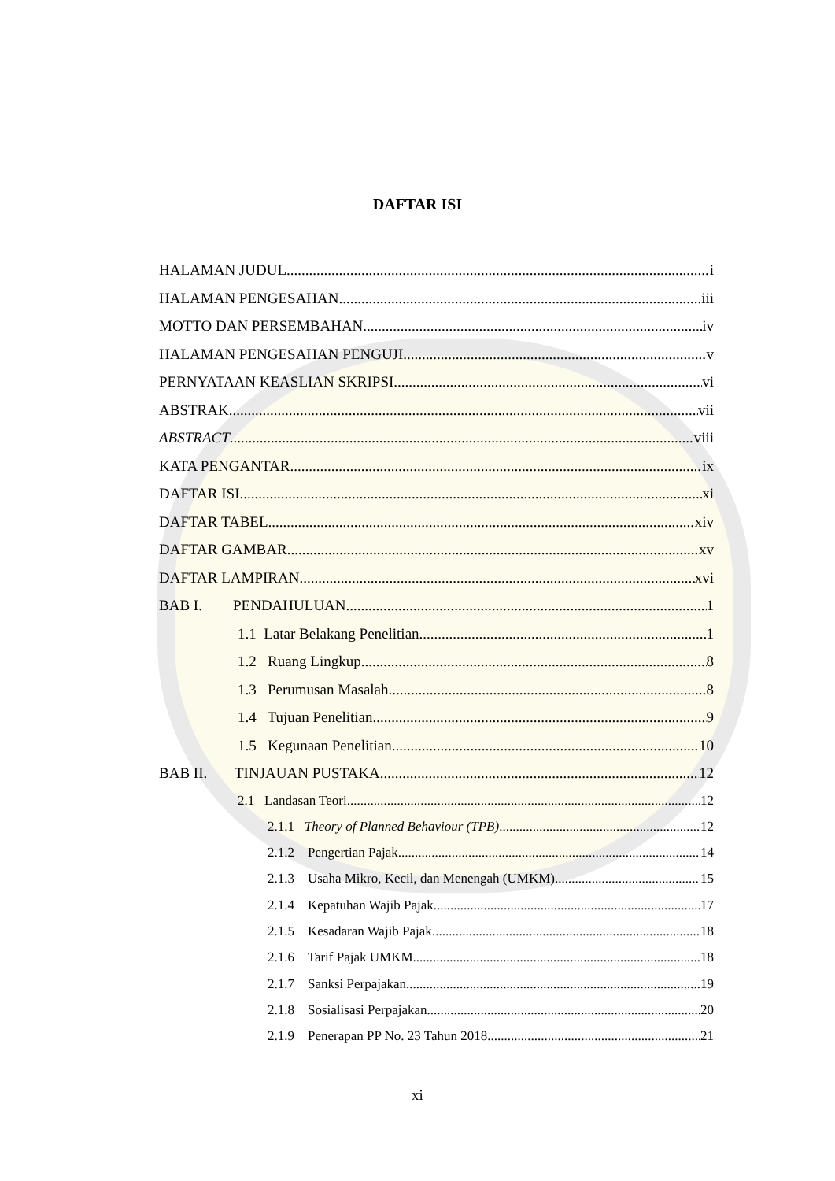DAFTAR ISI
HALAMAN JUDUL i
HALAMAN PENGESAHAN iii
MOTTO DAN PERSEMBAHAN iv
HALAMAN PENGESAHAN PENGUJI v
PERNYATAAN KEASLIAN SKRIPSI vi
ABSTRAK vii
ABSTRACT viii
KATA PENGANTAR ix
DAFTAR ISI xi
DAFTAR TABEL xiv
DAFTAR GAMBAR xv
DAFTAR LAMPIRAN xvi
BAB I. PENDAHULUAN 1
1.1 Latar Belakang Penelitian 1
1.2 Ruang Lingkup 8
1.3 Perumusan Masalah 8
1.4 Tujuan Penelitian 9
1.5 Kegunaan Penelitian 10
BAB II. TINJAUAN PUSTAKA 12
2.1 Landasan Teori 12
2.1.1 Theory of Planned Behaviour (TPB) 12
2.1.2 Pengertian Pajak 14
2.1.3 Usaha Mikro, Kecil, dan Menengah (UMKM) 15
2.1.4 Kepatuhan Wajib Pajak 17
2.1.5 Kesadaran Wajib Pajak 18
2.1.6 Tarif Pajak UMKM 18
2.1.7 Sanksi Perpajakan 19
2.1.8 Sosialisasi Perpajakan 20
2.1.9 Penerapan PP No. 23 Tahun 2018 21
xi